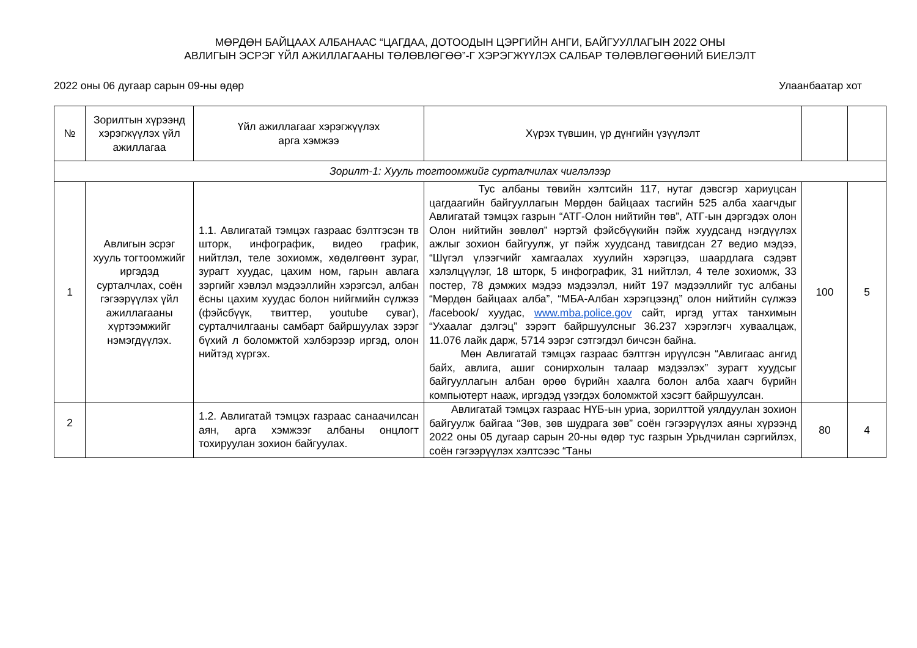МӨРДӨН БАЙЦААХ АЛБАНААС “ЦАГДАА, ДОТООДЫН ЦЭРГИЙН АНГИ, БАЙГУУЛЛАГЫН 2022 ОНЫ
АВЛИГЫН ЭСРЭГ ҮЙЛ АЖИЛЛАГААНЫ ТӨЛӨВЛӨГӨӨ”-Г ХЭРЭГЖҮҮЛЭХ САЛБАР ТӨЛӨВЛӨГӨӨНИЙ БИЕЛЭЛТ
2022 оны 06 дугаар сарын 09-ны өдөр Улаанбаатар хот
| № | Зорилтын хүрээнд хэрэгжүүлэх үйл ажиллагаа | Үйл ажиллагааг хэрэгжүүлэх арга хэмжээ | Хүрэх түвшин, үр дүнгийн үзүүлэлт | | |
| --- | --- | --- | --- | --- | --- |
| Зорилт-1: Хууль тогтоомжийг сурталчилах чиглэлээр | | | | | |
| 1 | Авлигын эсрэг хууль тогтоомжийг иргэдэд сурталчлах, соён гэгээрүүлэх үйл ажиллагааны хүртээмжийг нэмэгдүүлэх. | 1.1. Авлигатай тэмцэх газраас бэлтгэсэн тв шторк, инфографик, видео график, нийтлэл, теле зохиомж, хөдөлгөөнт зураг, зурагт хуудас, цахим ном, гарын авлага зэргийг хэвлэл мэдээллийн хэрэгсэл, албан ёсны цахим хуудас болон нийгмийн сүлжээ (фэйсбүүк, твиттер, youtube суваг), сурталчилгааны самбарт байршуулах зэрэг бүхий л боломжтой хэлбэрээр иргэд, олон нийтэд хүргэх. | Тус албаны төвийн хэлтсийн 117, нутаг дэвсгэр хариуцсан цагдаагийн байгууллагын Мөрдөн байцаах тасгийн 525 алба хаагчдыг Авлигатай тэмцэх газрын “АТГ-Олон нийтийн төв”, АТГ-ын дэргэдэх олон Олон нийтийн зөвлөл” нэртэй фэйсбүүкийн пэйж хуудсанд нэгдүүлэх ажлыг зохион байгуулж, уг пэйж хуудсанд тавигдсан 27 ведио мэдээ, “Шүгэл үлээгчийг хамгаалах хуулийн хэрэгцээ, шаардлага сэдэвт хэлэлцүүлэг, 18 шторк, 5 инфографик, 31 нийтлэл, 4 теле зохиомж, 33 постер, 78 дэмжих мэдээ мэдээлэл, нийт 197 мэдээллийг тус албаны “Мөрдөн байцаах алба”, “МБА-Албан хэрэгцээнд” олон нийтийн сүлжээ /facebook/ хуудас, www.mba.police.gov сайт, иргэд угтах танхимын “Ухаалаг дэлгэц” зэрэгт байршуулсныг 36.237 хэрэглэгч хуваалцаж, 11.076 лайк дарж, 5714 ээрэг сэтгэгдэл бичсэн байна. Мөн Авлигатай тэмцэх газраас бэлтгэн ирүүлсэн “Авлигаас ангид байх, авлига, ашиг сонирхолын талаар мэдээлэх” зурагт хуудсыг байгууллагын албан өрөө бүрийн хаалга болон алба хаагч бүрийн компьютерт нааж, иргэдэд үзэгдэх боломжтой хэсэгт байршуулсан. | 100 | 5 |
| 2 | | 1.2. Авлигатай тэмцэх газраас санаачилсан аян, арга хэмжээг албаны онцлогт тохируулан зохион байгуулах. | Авлигатай тэмцэх газраас НҮБ-ын уриа, зорилттой уялдуулан зохион байгуулж байгаа “Зөв, зөв шудрага зөв” соён гэгээрүүлэх аяны хүрээнд 2022 оны 05 дугаар сарын 20-ны өдөр тус газрын Урьдчилан сэргийлэх, соён гэгээрүүлэх хэлтсээс “Таны | 80 | 4 |